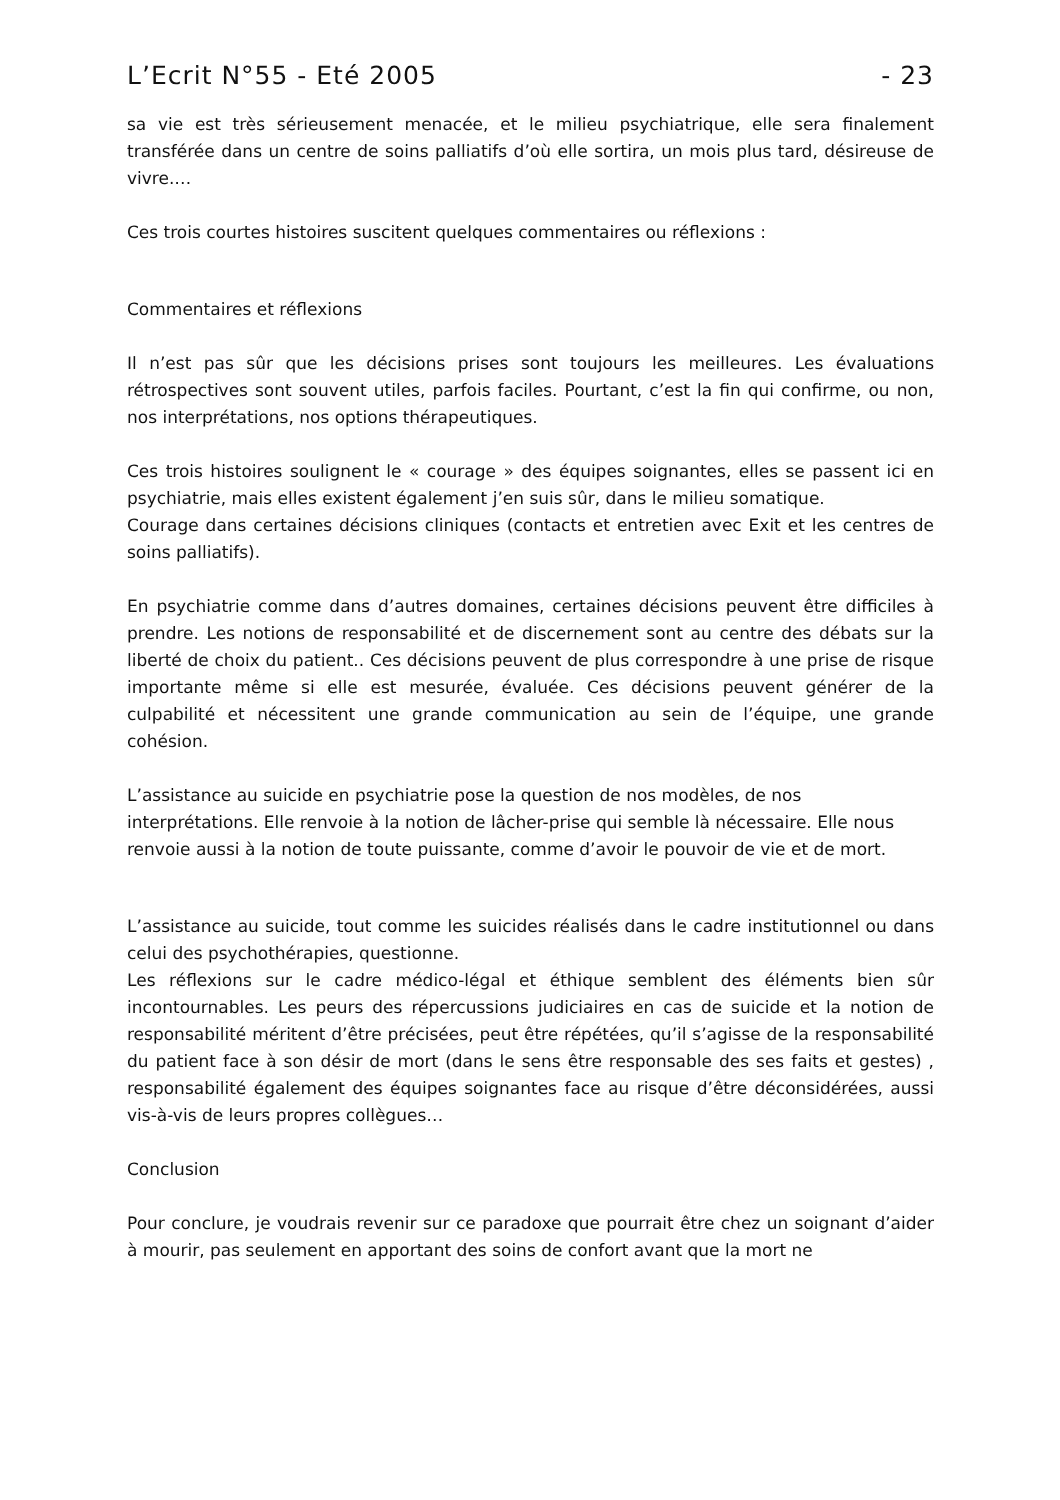L’Ecrit N°55 - Eté 2005 - 23
sa vie est très sérieusement menacée, et le milieu psychiatrique, elle sera finalement transférée dans un centre de soins palliatifs d’où elle sortira, un mois plus tard, désireuse de vivre.…
Ces trois courtes histoires suscitent quelques commentaires ou réflexions :
Commentaires et réflexions
Il n’est pas sûr que les décisions prises sont toujours les meilleures. Les évaluations rétrospectives sont souvent utiles, parfois faciles. Pourtant, c’est la fin qui confirme, ou non, nos interprétations, nos options thérapeutiques.
Ces trois histoires soulignent le « courage » des équipes soignantes, elles se passent ici en psychiatrie, mais elles existent également j’en suis sûr, dans le milieu somatique.
Courage dans certaines décisions cliniques (contacts et entretien avec Exit et les centres de soins palliatifs).
En psychiatrie comme dans d’autres domaines, certaines décisions peuvent être difficiles à prendre. Les notions de responsabilité et de discernement sont au centre des débats sur la liberté de choix du patient.. Ces décisions peuvent de plus correspondre à une prise de risque importante même si elle est mesurée, évaluée. Ces décisions peuvent générer de la culpabilité et nécessitent une grande communication au sein de l’équipe, une grande cohésion.
L’assistance au suicide en psychiatrie pose la question de nos modèles, de nos interprétations. Elle renvoie à la notion de lâcher-prise qui semble là nécessaire. Elle nous renvoie aussi à la notion de toute puissante, comme d’avoir le pouvoir de vie et de mort.
L’assistance au suicide, tout comme les suicides réalisés dans le cadre institutionnel ou dans celui des psychothérapies, questionne.
Les réflexions sur le cadre médico-légal et éthique semblent des éléments bien sûr incontournables. Les peurs des répercussions judiciaires en cas de suicide et la notion de responsabilité méritent d’être précisées, peut être répétées, qu’il s’agisse de la responsabilité du patient face à son désir de mort (dans le sens être responsable des ses faits et gestes) , responsabilité également des équipes soignantes face au risque d’être déconsidérées, aussi vis-à-vis de leurs propres collègues…
Conclusion
Pour conclure, je voudrais revenir sur ce paradoxe que pourrait être chez un soignant d’aider à mourir, pas seulement en apportant des soins de confort avant que la mort ne